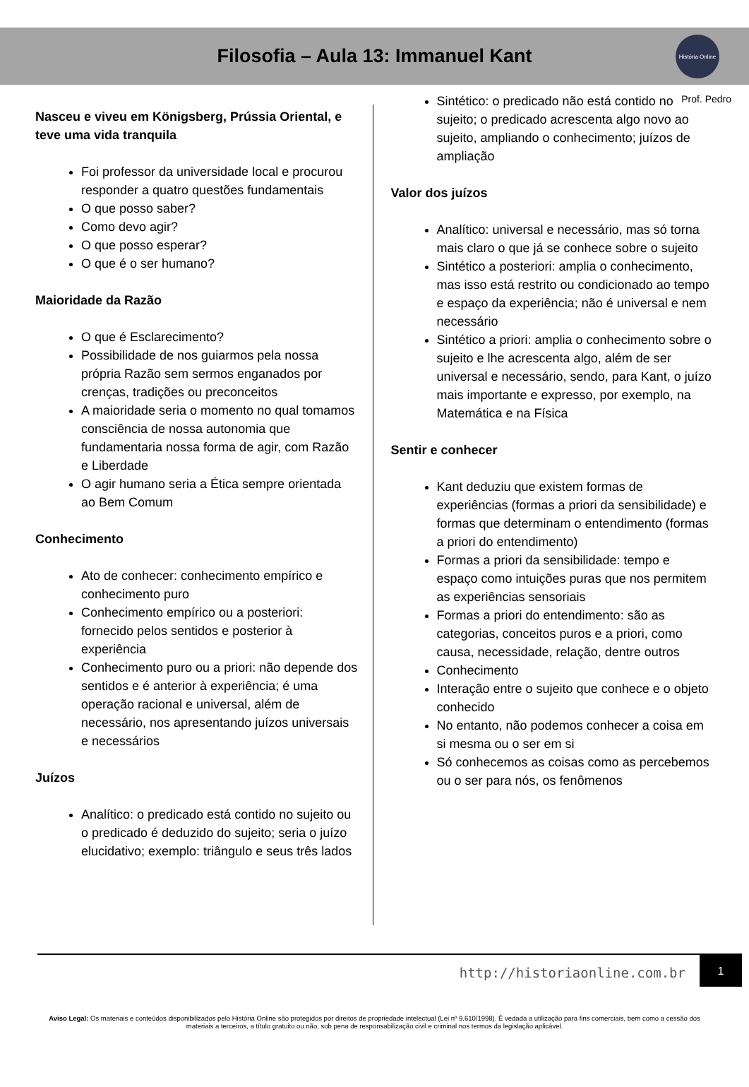Filosofia – Aula 13: Immanuel Kant
História Online
Prof. Pedro
Nasceu e viveu em Königsberg, Prússia Oriental, e teve uma vida tranquila
Foi professor da universidade local e procurou responder a quatro questões fundamentais
O que posso saber?
Como devo agir?
O que posso esperar?
O que é o ser humano?
Maioridade da Razão
O que é Esclarecimento?
Possibilidade de nos guiarmos pela nossa própria Razão sem sermos enganados por crenças, tradições ou preconceitos
A maioridade seria o momento no qual tomamos consciência de nossa autonomia que fundamentaria nossa forma de agir, com Razão e Liberdade
O agir humano seria a Ética sempre orientada ao Bem Comum
Conhecimento
Ato de conhecer: conhecimento empírico e conhecimento puro
Conhecimento empírico ou a posteriori: fornecido pelos sentidos e posterior à experiência
Conhecimento puro ou a priori: não depende dos sentidos e é anterior à experiência; é uma operação racional e universal, além de necessário, nos apresentando juízos universais e necessários
Juízos
Analítico: o predicado está contido no sujeito ou o predicado é deduzido do sujeito; seria o juízo elucidativo; exemplo: triângulo e seus três lados
Sintético: o predicado não está contido no sujeito; o predicado acrescenta algo novo ao sujeito, ampliando o conhecimento; juízos de ampliação
Valor dos juízos
Analítico: universal e necessário, mas só torna mais claro o que já se conhece sobre o sujeito
Sintético a posteriori: amplia o conhecimento, mas isso está restrito ou condicionado ao tempo e espaço da experiência; não é universal e nem necessário
Sintético a priori: amplia o conhecimento sobre o sujeito e lhe acrescenta algo, além de ser universal e necessário, sendo, para Kant, o juízo mais importante e expresso, por exemplo, na Matemática e na Física
Sentir e conhecer
Kant deduziu que existem formas de experiências (formas a priori da sensibilidade) e formas que determinam o entendimento (formas a priori do entendimento)
Formas a priori da sensibilidade: tempo e espaço como intuições puras que nos permitem as experiências sensoriais
Formas a priori do entendimento: são as categorias, conceitos puros e a priori, como causa, necessidade, relação, dentre outros
Conhecimento
Interação entre o sujeito que conhece e o objeto conhecido
No entanto, não podemos conhecer a coisa em si mesma ou o ser em si
Só conhecemos as coisas como as percebemos ou o ser para nós, os fenômenos
http://historiaonline.com.br
1
Aviso Legal: Os materiais e conteúdos disponibilizados pelo História Online são protegidos por direitos de propriedade intelectual (Lei nº 9.610/1998). É vedada a utilização para fins comerciais, bem como a cessão dos materiais a terceiros, a título gratuito ou não, sob pena de responsabilização civil e criminal nos termos da legislação aplicável.